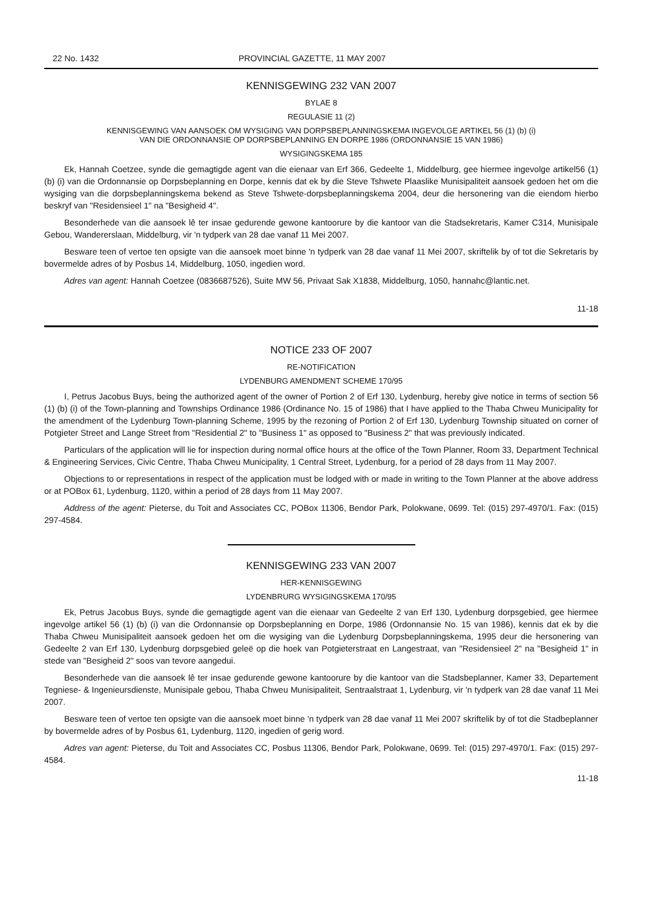22 No. 1432 PROVINCIAL GAZETTE, 11 MAY 2007
KENNISGEWING 232 VAN 2007
BYLAE 8
REGULASIE 11 (2)
KENNISGEWING VAN AANSOEK OM WYSIGING VAN DORPSBEPLANNINGSKEMA INGEVOLGE ARTIKEL 56 (1) (b) (i)
VAN DIE ORDONNANSIE OP DORPSBEPLANNING EN DORPE 1986 (ORDONNANSIE 15 VAN 1986)
WYSIGINGSKEMA 185
Ek, Hannah Coetzee, synde die gemagtigde agent van die eienaar van Erf 366, Gedeelte 1, Middelburg, gee hiermee ingevolge artikel56 (1) (b) (i) van die Ordonnansie op Dorpsbeplanning en Dorpe, kennis dat ek by die Steve Tshwete Plaaslike Munisipaliteit aansoek gedoen het om die wysiging van die dorpsbeplanningskema bekend as Steve Tshwete-dorpsbeplanningskema 2004, deur die hersonering van die eiendom hierbo beskryf van "Residensieel 1" na "Besigheid 4".
Besonderhede van die aansoek lê ter insae gedurende gewone kantoorure by die kantoor van die Stadsekretaris, Kamer C314, Munisipale Gebou, Wanderers­laan, Middelburg, vir 'n tydperk van 28 dae vanaf 11 Mei 2007.
Besware teen of vertoe ten opsigte van die aansoek moet binne 'n tydperk van 28 dae vanaf 11 Mei 2007, skriftelik by of tot die Sekretaris by bovermelde adres of by Posbus 14, Middelburg, 1050, ingedien word.
Adres van agent: Hannah Coetzee (0836687526), Suite MW 56, Privaat Sak X1838, Middelburg, 1050, hannahc@lantic.net.
11-18
NOTICE 233 OF 2007
RE-NOTIFICATION
LYDENBURG AMENDMENT SCHEME 170/95
I, Petrus Jacobus Buys, being the authorized agent of the owner of Portion 2 of Erf 130, Lydenburg, hereby give notice in terms of section 56 (1) (b) (i) of the Town-planning and Townships Ordinance 1986 (Ordinance No. 15 of 1986) that I have applied to the Thaba Chweu Municipality for the amendment of the Lydenburg Town-planning Scheme, 1995 by the rezoning of Portion 2 of Erf 130, Lydenburg Township situated on corner of Potgieter Street and Lange Street from "Residential 2" to "Business 1" as opposed to "Business 2" that was previously indicated.
Particulars of the application will lie for inspection during normal office hours at the office of the Town Planner, Room 33, Department Technical & Engineering Services, Civic Centre, Thaba Chweu Municipality, 1 Central Street, Lydenburg, for a period of 28 days from 11 May 2007.
Objections to or representations in respect of the application must be lodged with or made in writing to the Town Planner at the above address or at POBox 61, Lydenburg, 1120, within a period of 28 days from 11 May 2007.
Address of the agent: Pieterse, du Toit and Associates CC, POBox 11306, Bendor Park, Polokwane, 0699. Tel: (015) 297-4970/1. Fax: (015) 297-4584.
KENNISGEWING 233 VAN 2007
HER-KENNISGEWING
LYDENBRURG WYSIGINGSKEMA 170/95
Ek, Petrus Jacobus Buys, synde die gemagtigde agent van die eienaar van Gedeelte 2 van Erf 130, Lydenburg dorpsgebied, gee hiermee ingevolge artikel 56 (1) (b) (i) van die Ordonnansie op Dorpsbeplanning en Dorpe, 1986 (Ordonnansie No. 15 van 1986), kennis dat ek by die Thaba Chweu Munisipaliteit aansoek gedoen het om die wysiging van die Lydenburg Dorpsbeplanningskema, 1995 deur die hersonering van Gedeelte 2 van Erf 130, Lydenburg dorpsgebied geleë op die hoek van Potgieterstraat en Langestraat, van "Residensieel 2" na "Besigheid 1" in stede van "Besigheid 2" soos van tevore aangedui.
Besonderhede van die aansoek lê ter insae gedurende gewone kantoorure by die kantoor van die Stadsbeplanner, Kamer 33, Departement Tegniese- & Ingenieursdienste, Munisipale gebou, Thaba Chweu Munisipaliteit, Sentraalstraat 1, Lydenburg, vir 'n tydperk van 28 dae vanaf 11 Mei 2007.
Besware teen of vertoe ten opsigte van die aansoek moet binne 'n tydperk van 28 dae vanaf 11 Mei 2007 skriftelik by of tot die Stadbeplanner by bovermelde adres of by Posbus 61, Lydenburg, 1120, ingedien of gerig word.
Adres van agent: Pieterse, du Toit and Associates CC, Posbus 11306, Bendor Park, Polokwane, 0699. Tel: (015) 297-4970/1. Fax: (015) 297-4584.
11-18